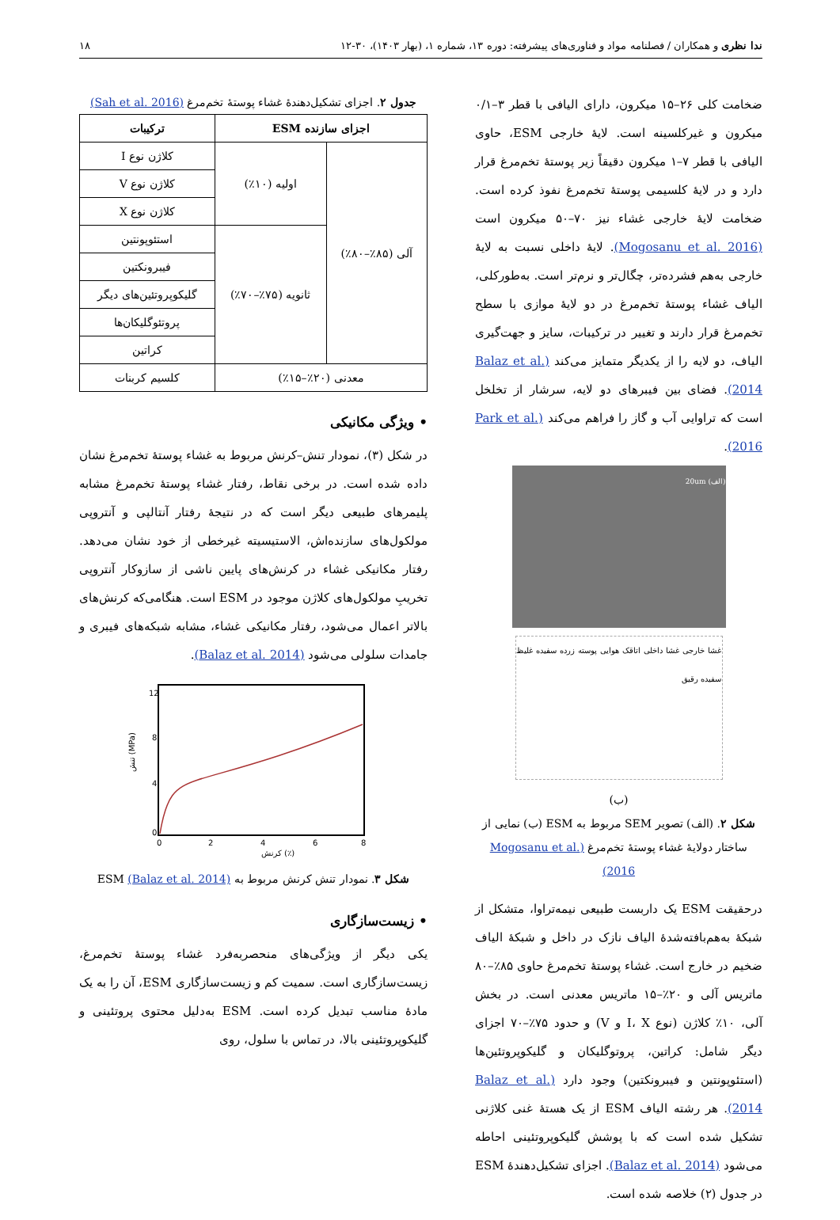ندا نظری و همکاران / فصلنامه مواد و فناوری‌های پیشرفته: دوره ۱۳، شماره ۱، (بهار ۱۴۰۳)، ۳۰-۱۲ ۱۸
ضخامت کلی ۲۶–۱۵ میکرون، دارای الیافی با قطر ۳–۰/۱ میکرون و غیرکلسینه است. لایهٔ خارجی ESM، حاوی الیافی با قطر ۷–۱ میکرون دقیقاً زیر پوستهٔ تخم‌مرغ قرار دارد و در لایهٔ کلسیمی پوستهٔ تخم‌مرغ نفوذ کرده است. ضخامت لایهٔ خارجی غشاء نیز ۷۰–۵۰ میکرون است (Mogosanu et al. 2016). لایهٔ داخلی نسبت به لایهٔ خارجی به‌هم فشرده‌تر، چگال‌تر و نرم‌تر است. به‌طورکلی، الیاف غشاء پوستهٔ تخم‌مرغ در دو لایهٔ موازی با سطح تخم‌مرغ قرار دارند و تغییر در ترکیبات، سایز و جهت‌گیری الیاف، دو لایه را از یکدیگر متمایز می‌کند (Balaz et al. 2014). فضای بین فیبرهای دو لایه، سرشار از تخلخل است که تراوایی آب و گاز را فراهم می‌کند (Park et al. 2016).
(الف) 20um
غشا خارجی غشا داخلی اتاقک هوایی پوسته زرده سفیده غلیظ سفیده رقیق
(ب)
شکل ۲. (الف) تصویر SEM مربوط به ESM (ب) نمایی از ساختار دولایهٔ غشاء پوستهٔ تخم‌مرغ (Mogosanu et al. 2016)
درحقیقت ESM یک داربست طبیعی نیمه‌تراوا، متشکل از شبکهٔ به‌هم‌بافته‌شدهٔ الیاف نازک در داخل و شبکهٔ الیاف ضخیم در خارج است. غشاء پوستهٔ تخم‌مرغ حاوی ۸۵٪–۸۰ ماتریس آلی و ۲۰٪–۱۵ ماتریس معدنی است. در بخش آلی، ۱۰٪ کلاژن (نوع I، X و V) و حدود ۷۵٪–۷۰ اجزای دیگر شامل: کراتین، پروتوگلیکان و گلیکوپروتئین‌ها (استئوپونتین و فیبرونکتین) وجود دارد (Balaz et al. 2014). هر رشته الیاف ESM از یک هستهٔ غنی کلاژنی تشکیل شده است که با پوشش گلیکوپروتئینی احاطه می‌شود (Balaz et al. 2014). اجزای تشکیل‌دهندهٔ ESM در جدول (۲) خلاصه شده است.
جدول ۲. اجزای تشکیل‌دهندهٔ غشاء پوستهٔ تخم‌مرغ (Sah et al. 2016)
| اجزای سازنده ESM | | ترکیبات |
| --- | --- | --- |
| آلی (۸۵٪–۸۰٪) | اولیه (۱۰٪) | کلاژن نوع I |
| | | کلاژن نوع V |
| | | کلاژن نوع X |
| | ثانویه (۷۵٪–۷۰٪) | استئوپونتین |
| | | فیبرونکتین |
| | | گلیکوپروتئین‌های دیگر |
| | | پروتئوگلیکان‌ها |
| | | کراتین |
| معدنی (۲۰٪–۱۵٪) | | کلسیم کربنات |
• ویژگی مکانیکی
در شکل (۳)، نمودار تنش–کرنش مربوط به غشاء پوستهٔ تخم‌مرغ نشان داده شده است. در برخی نقاط، رفتار غشاء پوستهٔ تخم‌مرغ مشابه پلیمرهای طبیعی دیگر است که در نتیجهٔ رفتار آنتالپی و آنتروپی مولکول‌های سازنده‌اش، الاستیسیته غیرخطی از خود نشان می‌دهد. رفتار مکانیکی غشاء در کرنش‌های پایین ناشی از سازوکار آنتروپی تخریبِ مولکول‌های کلاژن موجود در ESM است. هنگامی‌که کرنش‌های بالاتر اعمال می‌شود، رفتار مکانیکی غشاء، مشابه شبکه‌های فیبری و جامدات سلولی می‌شود (Balaz et al. 2014).
12
8
4
0
0
2
4
6
8
کرنش (٪)
تنش (MPa)
شکل ۳. نمودار تنش کرنش مربوط به ESM (Balaz et al. 2014)
• زیست‌سازگاری
یکی دیگر از ویژگی‌های منحصربه‌فرد غشاء پوستهٔ تخم‌مرغ، زیست‌سازگاری است. سمیت کم و زیست‌سازگاری ESM، آن را به یک مادهٔ مناسب تبدیل کرده است. ESM به‌دلیل محتوی پروتئینی و گلیکوپروتئینی بالا، در تماس با سلول، روی